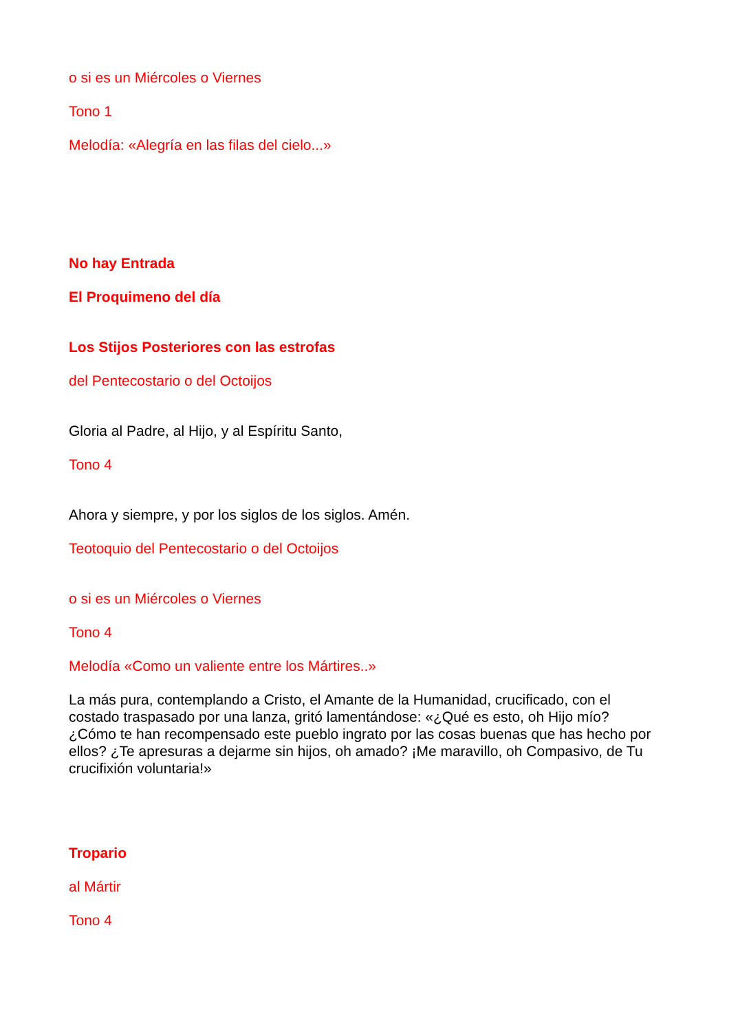o si es un Miércoles o Viernes
Tono 1
Melodía: «Alegría en las filas del cielo...»
No hay Entrada
El Proquimeno del día
Los Stijos Posteriores con las estrofas
del Pentecostario o del Octoijos
Gloria al Padre, al Hijo, y al Espíritu Santo,
Tono 4
Ahora y siempre, y por los siglos de los siglos. Amén.
Teotoquio del Pentecostario o del Octoijos
o si es un Miércoles o Viernes
Tono 4
Melodía «Como un valiente entre los Mártires..»
La más pura, contemplando a Cristo, el Amante de la Humanidad, crucificado, con el costado traspasado por una lanza, gritó lamentándose: «¿Qué es esto, oh Hijo mío? ¿Cómo te han recompensado este pueblo ingrato por las cosas buenas que has hecho por ellos? ¿Te apresuras a dejarme sin hijos, oh amado? ¡Me maravillo, oh Compasivo, de Tu crucifixión voluntaria!»
Tropario
al Mártir
Tono 4